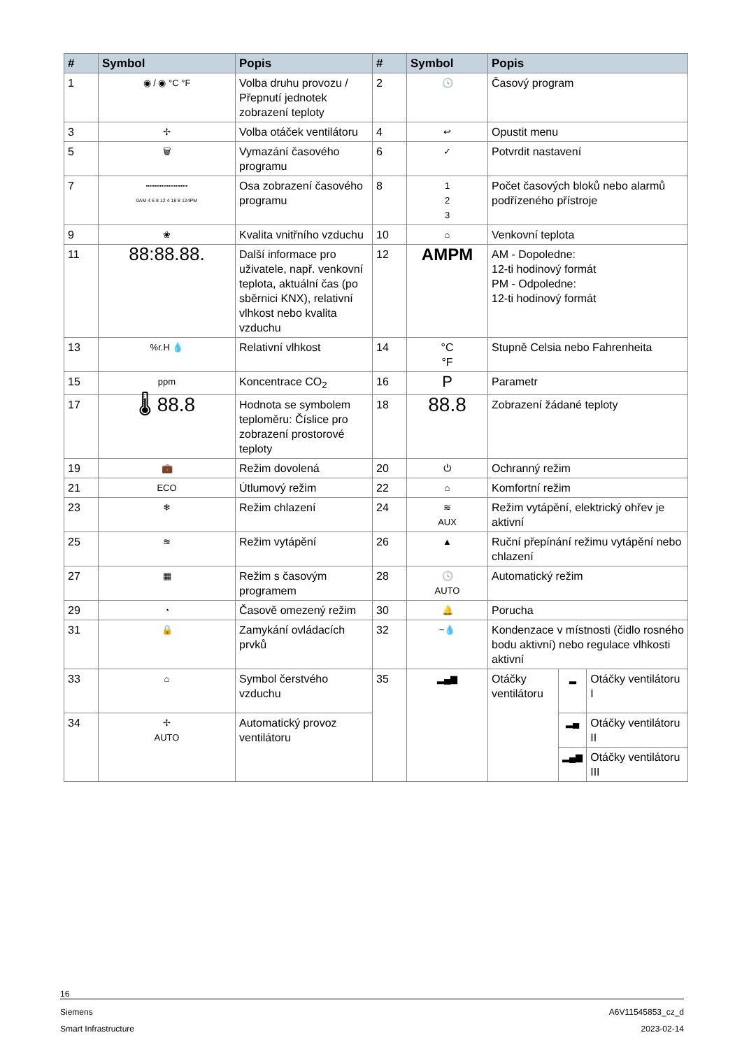| # | Symbol | Popis | # | Symbol | Popis | | |
| --- | --- | --- | --- | --- | --- | --- | --- |
| 1 | ◉ / ◉ °C °F | Volba druhu provozu / Přepnutí jednotek zobrazení teploty | 2 | 🕓 | Časový program | | |
| 3 | ✢ | Volba otáček ventilátoru | 4 | ↩ | Opustit menu | | |
| 5 | 🗑 | Vymazání časového programu | 6 | ✓ | Potvrdit nastavení | | |
| 7 | ▪▪▪▪▪▪▪▪▪▪▪▪▪▪▪▪▪▪▪▪▪▪▪▪ 0AM 4 6 8 12 4 18 8 124PM | Osa zobrazení časového programu | 8 | 1 2 3 | Počet časových bloků nebo alarmů podřízeného přístroje | | |
| 9 | ❀ | Kvalita vnitřního vzduchu | 10 | ⌂ | Venkovní teplota | | |
| 11 | 88:88.88. | Další informace pro uživatele, např. venkovní teplota, aktuální čas (po sběrnici KNX), relativní vlhkost nebo kvalita vzduchu | 12 | AMPM | AM - Dopoledne: 12-ti hodinový formát PM - Odpoledne: 12-ti hodinový formát | | |
| 13 | %r.H 💧 | Relativní vlhkost | 14 | °C °F | Stupně Celsia nebo Fahrenheita | | |
| 15 | ppm | Koncentrace CO<sub>2</sub> | 16 | P | Parametr | | |
| 17 | 🌡 88.8 | Hodnota se symbolem teploměru: Číslice pro zobrazení prostorové teploty | 18 | 88.8 | Zobrazení žádané teploty | | |
| 19 | 💼 | Režim dovolená | 20 | ⏻ | Ochranný režim | | |
| 21 | ECO | Útlumový režim | 22 | ⌂ | Komfortní režim | | |
| 23 | ❄ | Režim chlazení | 24 | ≋ AUX | Režim vytápění, elektrický ohřev je aktivní | | |
| 25 | ≋ | Režim vytápění | 26 | ▲ | Ruční přepínání režimu vytápění nebo chlazení | | |
| 27 | ▦ | Režim s časovým programem | 28 | 🕓 AUTO | Automatický režim | | |
| 29 | ◔ | Časově omezený režim | 30 | 🔔 | Porucha | | |
| 31 | 🔒 | Zamykání ovládacích prvků | 32 | −💧 | Kondenzace v místnosti (čidlo rosného bodu aktivní) nebo regulace vlhkosti aktivní | | |
| 33 | ⌂ | Symbol čerstvého vzduchu | 35 | ▂▄▆ | Otáčky ventilátoru | ▂ | Otáčky ventilátoru I |
| 34 | ✢ AUTO | Automatický provoz ventilátoru | | | | ▂▄ | Otáčky ventilátoru II |
| | | | | | | ▂▄▆ | Otáčky ventilátoru III |
16
Siemens A6V11545853_cz_d
Smart Infrastructure 2023-02-14